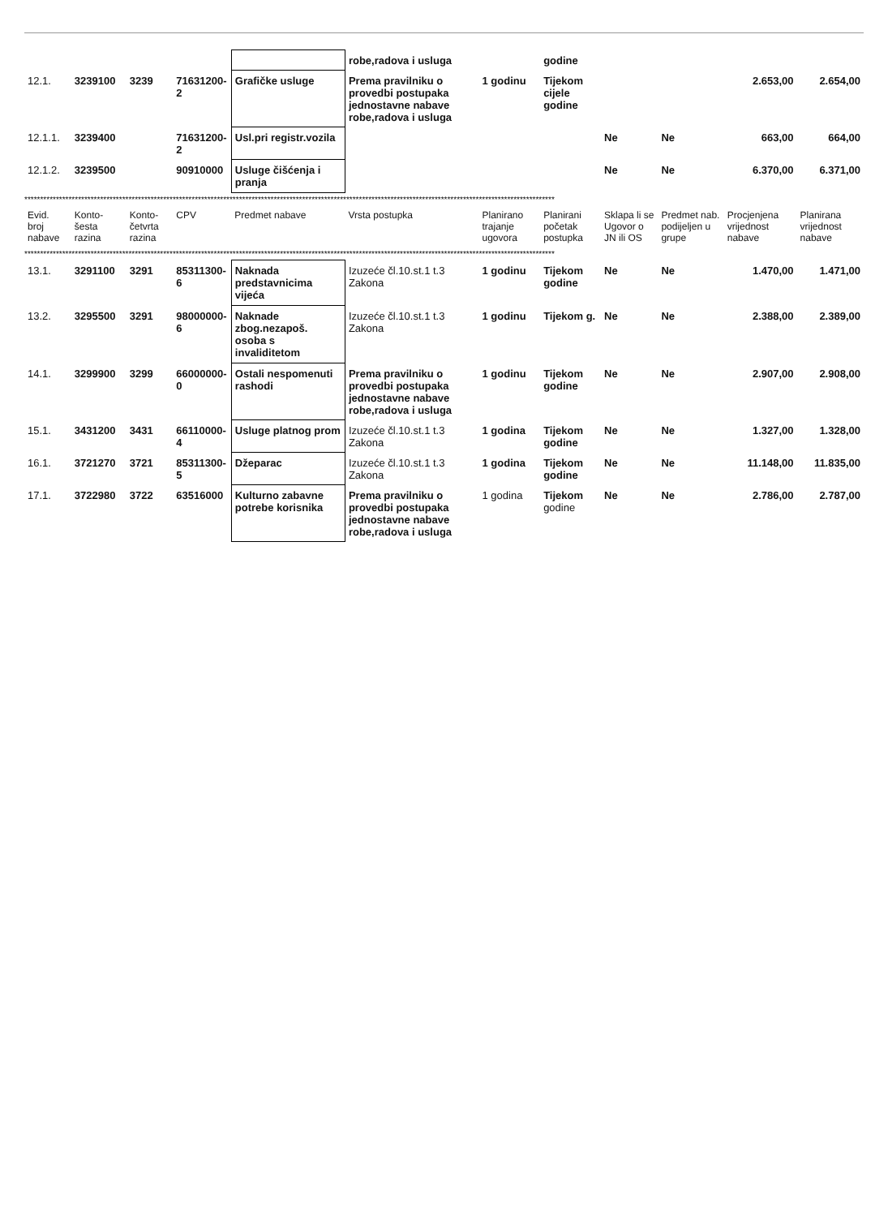| | | | | | robe,radova i usluga | | godine | | | | |
| 12.1. | 3239100 | 3239 | 71631200-2 | Grafičke usluge | Prema pravilniku o provedbi postupaka jednostavne nabave robe,radova i usluga | 1 godinu | Tijekom cijele godine | | | 2.653,00 | 2.654,00 |
| 12.1.1. | 3239400 | | 71631200-2 | Usl.pri registr.vozila | | | | Ne | Ne | 663,00 | 664,00 |
| 12.1.2. | 3239500 | | 90910000 | Usluge čišćenja i pranja | | | | Ne | Ne | 6.370,00 | 6.371,00 |
| ************************************************************************************************************************************************************************ | | | | | | | | | | | |
| Evid. broj nabave | Konto-šesta razina | Konto-četvrta razina | CPV | Predmet nabave | Vrsta postupka | Planirano trajanje ugovora | Planirani početak postupka | Sklapa li se Ugovor o JN ili OS | Predmet nab. podijeljen u grupe | Procjenjena vrijednost nabave | Planirana vrijednost nabave |
| ************************************************************************************************************************************************************************ | | | | | | | | | | | |
| 13.1. | 3291100 | 3291 | 85311300-6 | Naknada predstavnicima vijeća | Izuzeće čl.10.st.1 t.3 Zakona | 1 godinu | Tijekom godine | Ne | Ne | 1.470,00 | 1.471,00 |
| 13.2. | 3295500 | 3291 | 98000000-6 | Naknade zbog.nezapoš. osoba s invaliditetom | Izuzeće čl.10.st.1 t.3 Zakona | 1 godinu | Tijekom g. | Ne | Ne | 2.388,00 | 2.389,00 |
| 14.1. | 3299900 | 3299 | 66000000-0 | Ostali nespomenuti rashodi | Prema pravilniku o provedbi postupaka jednostavne nabave robe,radova i usluga | 1 godinu | Tijekom godine | Ne | Ne | 2.907,00 | 2.908,00 |
| 15.1. | 3431200 | 3431 | 66110000-4 | Usluge platnog prom | Izuzeće čl.10.st.1 t.3 Zakona | 1 godina | Tijekom godine | Ne | Ne | 1.327,00 | 1.328,00 |
| 16.1. | 3721270 | 3721 | 85311300-5 | Džeparac | Izuzeće čl.10.st.1 t.3 Zakona | 1 godina | Tijekom godine | Ne | Ne | 11.148,00 | 11.835,00 |
| 17.1. | 3722980 | 3722 | 63516000 | Kulturno zabavne potrebe korisnika | Prema pravilniku o provedbi postupaka jednostavne nabave robe,radova i usluga | 1 godina | Tijekom godine | Ne | Ne | 2.786,00 | 2.787,00 |